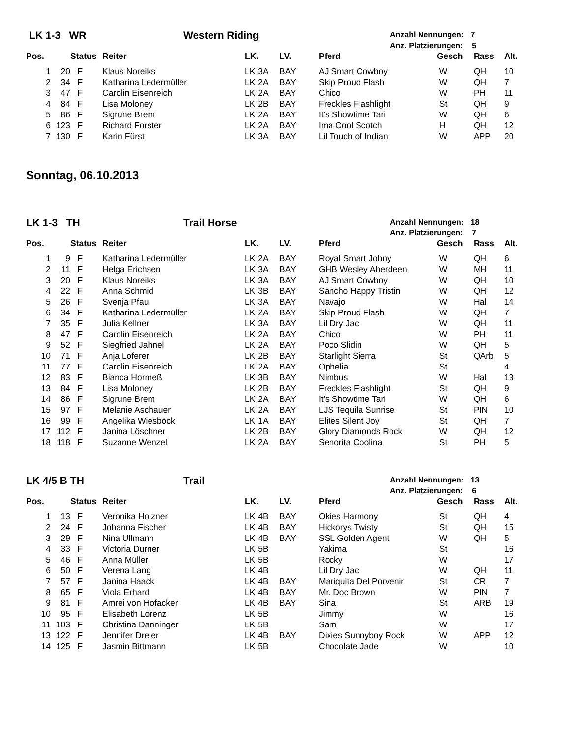LK 1-3 WR Western Riding Anzahl Nennungen: 7
Anz. Platzierungen: 5
| Pos. | | Status | Reiter | LK. | LV. | Pferd | Gesch | Rass | Alt. |
| --- | --- | --- | --- | --- | --- | --- | --- | --- | --- |
| 1 | 20 | F | Klaus Noreiks | LK 3A | BAY | AJ Smart Cowboy | W | QH | 10 |
| 2 | 34 | F | Katharina Ledermüller | LK 2A | BAY | Skip Proud Flash | W | QH | 7 |
| 3 | 47 | F | Carolin Eisenreich | LK 2A | BAY | Chico | W | PH | 11 |
| 4 | 84 | F | Lisa Moloney | LK 2B | BAY | Freckles Flashlight | St | QH | 9 |
| 5 | 86 | F | Sigrune Brem | LK 2A | BAY | It's Showtime Tari | W | QH | 6 |
| 6 | 123 | F | Richard Forster | LK 2A | BAY | Ima Cool Scotch | H | QH | 12 |
| 7 | 130 | F | Karin Fürst | LK 3A | BAY | Lil Touch of Indian | W | APP | 20 |
Sonntag, 06.10.2013
LK 1-3 TH Trail Horse Anzahl Nennungen: 18
Anz. Platzierungen: 7
| Pos. | | Status | Reiter | LK. | LV. | Pferd | Gesch | Rass | Alt. |
| --- | --- | --- | --- | --- | --- | --- | --- | --- | --- |
| 1 | 9 | F | Katharina Ledermüller | LK 2A | BAY | Royal Smart Johny | W | QH | 6 |
| 2 | 11 | F | Helga Erichsen | LK 3A | BAY | GHB Wesley Aberdeen | W | MH | 11 |
| 3 | 20 | F | Klaus Noreiks | LK 3A | BAY | AJ Smart Cowboy | W | QH | 10 |
| 4 | 22 | F | Anna Schmid | LK 3B | BAY | Sancho Happy Tristin | W | QH | 12 |
| 5 | 26 | F | Svenja Pfau | LK 3A | BAY | Navajo | W | Hal | 14 |
| 6 | 34 | F | Katharina Ledermüller | LK 2A | BAY | Skip Proud Flash | W | QH | 7 |
| 7 | 35 | F | Julia Kellner | LK 3A | BAY | Lil Dry Jac | W | QH | 11 |
| 8 | 47 | F | Carolin Eisenreich | LK 2A | BAY | Chico | W | PH | 11 |
| 9 | 52 | F | Siegfried Jahnel | LK 2A | BAY | Poco Slidin | W | QH | 5 |
| 10 | 71 | F | Anja Loferer | LK 2B | BAY | Starlight Sierra | St | QArb | 5 |
| 11 | 77 | F | Carolin Eisenreich | LK 2A | BAY | Ophelia | St | | 4 |
| 12 | 83 | F | Bianca Hormeß | LK 3B | BAY | Nimbus | W | Hal | 13 |
| 13 | 84 | F | Lisa Moloney | LK 2B | BAY | Freckles Flashlight | St | QH | 9 |
| 14 | 86 | F | Sigrune Brem | LK 2A | BAY | It's Showtime Tari | W | QH | 6 |
| 15 | 97 | F | Melanie Aschauer | LK 2A | BAY | LJS Tequila Sunrise | St | PIN | 10 |
| 16 | 99 | F | Angelika Wiesböck | LK 1A | BAY | Elites Silent Joy | St | QH | 7 |
| 17 | 112 | F | Janina Löschner | LK 2B | BAY | Glory Diamonds Rock | W | QH | 12 |
| 18 | 118 | F | Suzanne Wenzel | LK 2A | BAY | Senorita Coolina | St | PH | 5 |
LK 4/5 B TH Trail Anzahl Nennungen: 13
Anz. Platzierungen: 6
| Pos. | | Status | Reiter | LK. | LV. | Pferd | Gesch | Rass | Alt. |
| --- | --- | --- | --- | --- | --- | --- | --- | --- | --- |
| 1 | 13 | F | Veronika Holzner | LK 4B | BAY | Okies Harmony | St | QH | 4 |
| 2 | 24 | F | Johanna Fischer | LK 4B | BAY | Hickorys Twisty | St | QH | 15 |
| 3 | 29 | F | Nina Ullmann | LK 4B | BAY | SSL Golden Agent | W | QH | 5 |
| 4 | 33 | F | Victoria Durner | LK 5B | | Yakima | St | | 16 |
| 5 | 46 | F | Anna Müller | LK 5B | | Rocky | W | | 17 |
| 6 | 50 | F | Verena Lang | LK 4B | | Lil Dry Jac | W | QH | 11 |
| 7 | 57 | F | Janina Haack | LK 4B | BAY | Mariquita Del Porvenir | St | CR | 7 |
| 8 | 65 | F | Viola Erhard | LK 4B | BAY | Mr. Doc Brown | W | PIN | 7 |
| 9 | 81 | F | Amrei von Hofacker | LK 4B | BAY | Sina | St | ARB | 19 |
| 10 | 95 | F | Elisabeth Lorenz | LK 5B | | Jimmy | W | | 16 |
| 11 | 103 | F | Christina Danninger | LK 5B | | Sam | W | | 17 |
| 13 | 122 | F | Jennifer Dreier | LK 4B | BAY | Dixies Sunnyboy Rock | W | APP | 12 |
| 14 | 125 | F | Jasmin Bittmann | LK 5B | | Chocolate Jade | W | | 10 |